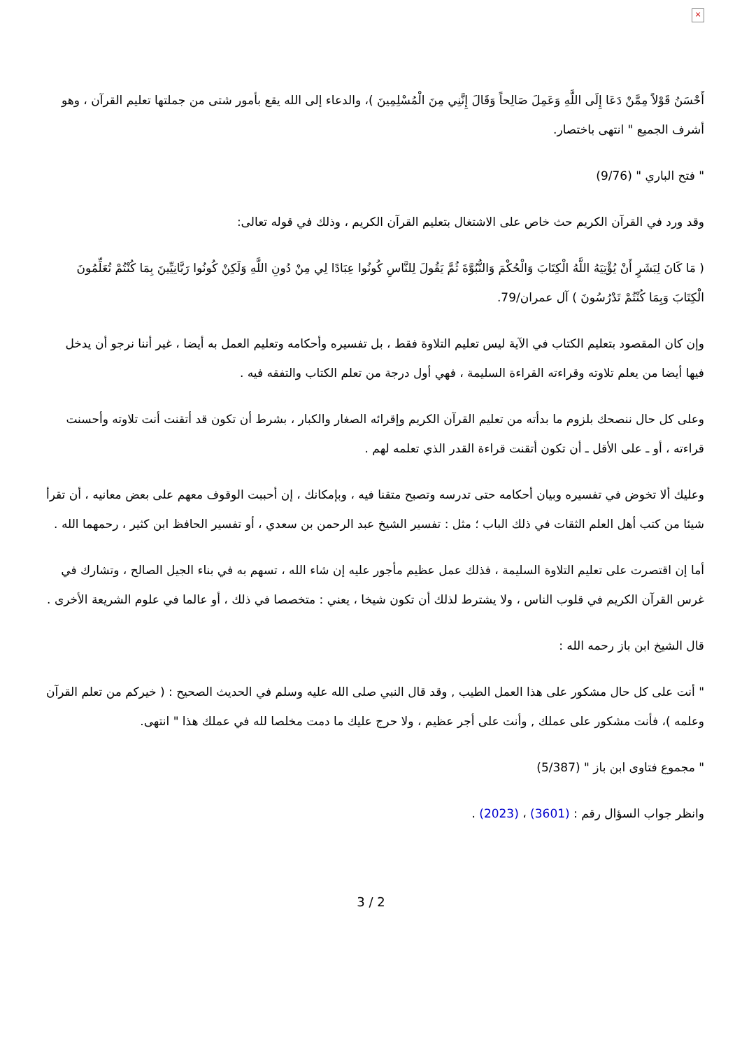×
أَحْسَنُ قَوْلاً مِمَّنْ دَعَا إِلَى اللَّهِ وَعَمِلَ صَالِحاً وَقَالَ إِنَّنِي مِنَ الْمُسْلِمِينَ )، والدعاء إلى الله يقع بأمور شتى من جملتها تعليم القرآن ، وهو أشرف الجميع " انتهى باختصار.
" فتح الباري " (9/76)
وقد ورد في القرآن الكريم حث خاص على الاشتغال بتعليم القرآن الكريم ، وذلك في قوله تعالى:
( مَا كَانَ لِبَشَرٍ أَنْ يُؤْتِيَهُ اللَّهُ الْكِتَابَ وَالْحُكْمَ وَالنُّبُوَّةَ ثُمَّ يَقُولَ لِلنَّاسِ كُونُوا عِبَادًا لِي مِنْ دُونِ اللَّهِ وَلَكِنْ كُونُوا رَبَّانِيِّينَ بِمَا كُنْتُمْ تُعَلِّمُونَ الْكِتَابَ وَبِمَا كُنْتُمْ تَدْرُسُونَ ) آل عمران/79.
وإن كان المقصود بتعليم الكتاب في الآية ليس تعليم التلاوة فقط ، بل تفسيره وأحكامه وتعليم العمل به أيضا ، غير أننا نرجو أن يدخل فيها أيضا من يعلم تلاوته وقراءته القراءة السليمة ، فهي أول درجة من تعلم الكتاب والتفقه فيه .
وعلى كل حال ننصحك بلزوم ما بدأته من تعليم القرآن الكريم وإقرائه الصغار والكبار ، بشرط أن تكون قد أتقنت أنت تلاوته وأحسنت قراءته ، أو ـ على الأقل ـ أن تكون أتقنت قراءة القدر الذي تعلمه لهم .
وعليك ألا تخوض في تفسيره وبيان أحكامه حتى تدرسه وتصبح متقنا فيه ، وبإمكانك ، إن أحببت الوقوف معهم على بعض معانيه ، أن تقرأ شيئا من كتب أهل العلم الثقات في ذلك الباب ؛ مثل : تفسير الشيخ عبد الرحمن بن سعدي ، أو تفسير الحافظ ابن كثير ، رحمهما الله .
أما إن اقتصرت على تعليم التلاوة السليمة ، فذلك عمل عظيم مأجور عليه إن شاء الله ، تسهم به في بناء الجيل الصالح ، وتشارك في غرس القرآن الكريم في قلوب الناس ، ولا يشترط لذلك أن تكون شيخا ، يعني : متخصصا في ذلك ، أو عالما في علوم الشريعة الأخرى .
قال الشيخ ابن باز رحمه الله :
" أنت على كل حال مشكور على هذا العمل الطيب , وقد قال النبي صلى الله عليه وسلم في الحديث الصحيح : ( خيركم من تعلم القرآن وعلمه )، فأنت مشكور على عملك , وأنت على أجر عظيم ، ولا حرج عليك ما دمت مخلصا لله في عملك هذا " انتهى.
" مجموع فتاوى ابن باز " (5/387)
وانظر جواب السؤال رقم : (3601) ، (2023) .
3 / 2